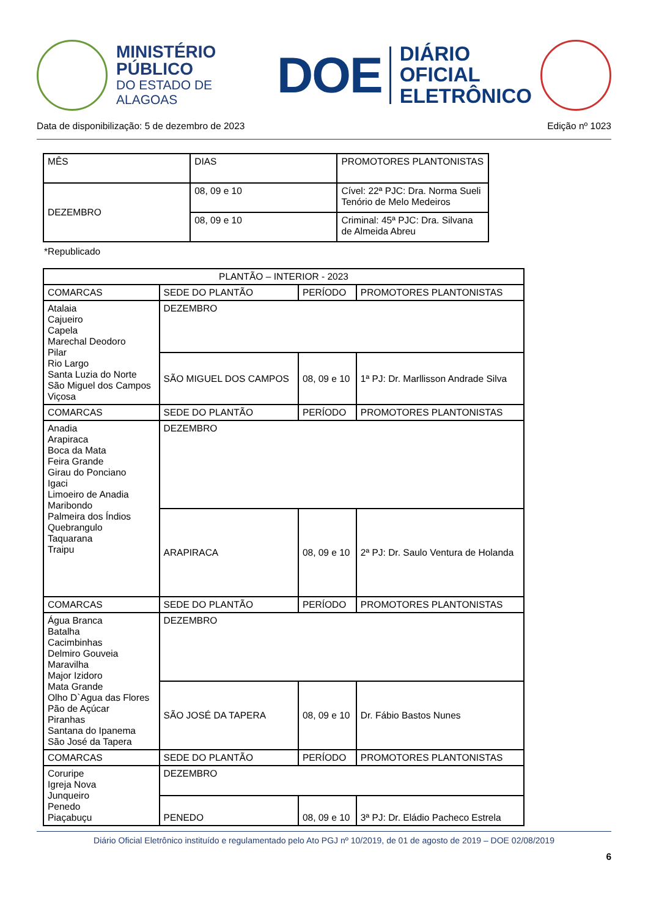MINISTÉRIO PÚBLICO
DO ESTADO DE ALAGOAS
DOE
DIÁRIO OFICIAL
ELETRÔNICO
Data de disponibilização: 5 de dezembro de 2023 Edição nº 1023
| MÊS | DIAS | PROMOTORES PLANTONISTAS |
| --- | --- | --- |
| DEZEMBRO | 08, 09 e 10 | Cível: 22ª PJC: Dra. Norma Sueli Tenório de Melo Medeiros |
| | 08, 09 e 10 | Criminal: 45ª PJC: Dra. Silvana de Almeida Abreu |
*Republicado
| PLANTÃO – INTERIOR - 2023 | | | |
| --- | --- | --- | --- |
| COMARCAS | SEDE DO PLANTÃO | PERÍODO | PROMOTORES PLANTONISTAS |
| Atalaia Cajueiro Capela Marechal Deodoro Pilar Rio Largo Santa Luzia do Norte São Miguel dos Campos Viçosa | DEZEMBRO | | |
| | SÃO MIGUEL DOS CAMPOS | 08, 09 e 10 | 1ª PJ: Dr. Marllisson Andrade Silva |
| COMARCAS | SEDE DO PLANTÃO | PERÍODO | PROMOTORES PLANTONISTAS |
| Anadia Arapiraca Boca da Mata Feira Grande Girau do Ponciano Igaci Limoeiro de Anadia Maribondo Palmeira dos Índios Quebrangulo Taquarana Traipu | DEZEMBRO | | |
| | ARAPIRACA | 08, 09 e 10 | 2ª PJ: Dr. Saulo Ventura de Holanda |
| COMARCAS | SEDE DO PLANTÃO | PERÍODO | PROMOTORES PLANTONISTAS |
| Água Branca Batalha Cacimbinhas Delmiro Gouveia Maravilha Major Izidoro Mata Grande Olho D`Agua das Flores Pão de Açúcar Piranhas Santana do Ipanema São José da Tapera | DEZEMBRO | | |
| | SÃO JOSÉ DA TAPERA | 08, 09 e 10 | Dr. Fábio Bastos Nunes |
| COMARCAS | SEDE DO PLANTÃO | PERÍODO | PROMOTORES PLANTONISTAS |
| Coruripe Igreja Nova Junqueiro Penedo Piaçabuçu | DEZEMBRO | | |
| | PENEDO | 08, 09 e 10 | 3ª PJ: Dr. Eládio Pacheco Estrela |
Diário Oficial Eletrônico instituído e regulamentado pelo Ato PGJ nº 10/2019, de 01 de agosto de 2019 – DOE 02/08/2019
6